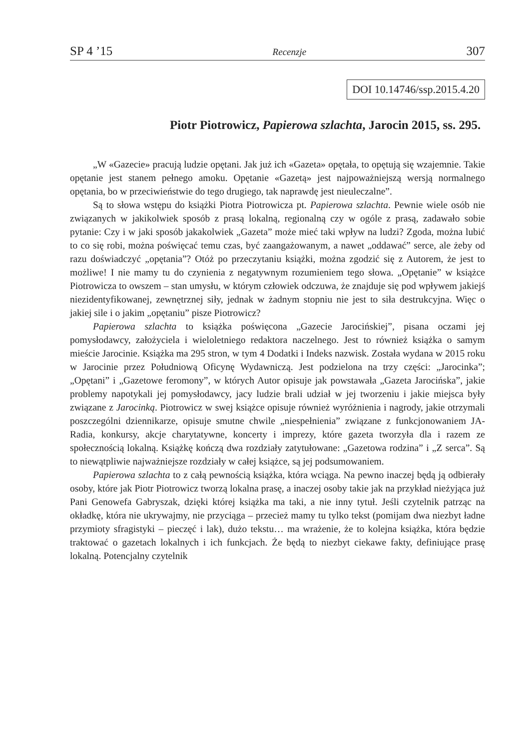SP 4 ’15 Recenzje 307
DOI 10.14746/ssp.2015.4.20
Piotr Piotrowicz, Papierowa szlachta, Jarocin 2015, ss. 295.
„W «Gazecie» pracują ludzie opętani. Jak już ich «Gazeta» opętała, to opętują się wzajemnie. Takie opętanie jest stanem pełnego amoku. Opętanie «Gazetą» jest najpoważniejszą wersją normalnego opętania, bo w przeciwieństwie do tego drugiego, tak naprawdę jest nieuleczalne”.
Są to słowa wstępu do książki Piotra Piotrowicza pt. Papierowa szlachta. Pewnie wiele osób nie związanych w jakikolwiek sposób z prasą lokalną, regionalną czy w ogóle z prasą, zadawało sobie pytanie: Czy i w jaki sposób jakakolwiek „Gazeta” może mieć taki wpływ na ludzi? Zgoda, można lubić to co się robi, można poświęcać temu czas, być zaangażowanym, a nawet „oddawać” serce, ale żeby od razu doświadczyć „opętania”? Otóż po przeczytaniu książki, można zgodzić się z Autorem, że jest to możliwe! I nie mamy tu do czynienia z negatywnym rozumieniem tego słowa. „Opętanie” w książce Piotrowicza to owszem – stan umysłu, w którym człowiek odczuwa, że znajduje się pod wpływem jakiejś niezidentyfikowanej, zewnętrznej siły, jednak w żadnym stopniu nie jest to siła destrukcyjna. Więc o jakiej sile i o jakim „opętaniu” pisze Piotrowicz?
Papierowa szlachta to książka poświęcona „Gazecie Jarocińskiej”, pisana oczami jej pomysłodawcy, założyciela i wieloletniego redaktora naczelnego. Jest to również książka o samym mieście Jarocinie. Książka ma 295 stron, w tym 4 Dodatki i Indeks nazwisk. Została wydana w 2015 roku w Jarocinie przez Południową Oficynę Wydawniczą. Jest podzielona na trzy części: „Jarocinka”; „Opętani” i „Gazetowe feromony”, w których Autor opisuje jak powstawała „Gazeta Jarocińska”, jakie problemy napotykali jej pomysłodawcy, jacy ludzie brali udział w jej tworzeniu i jakie miejsca były związane z Jarocinką. Piotrowicz w swej książce opisuje również wyróżnienia i nagrody, jakie otrzymali poszczególni dziennikarze, opisuje smutne chwile „niespełnienia” związane z funkcjonowaniem JA-Radia, konkursy, akcje charytatywne, koncerty i imprezy, które gazeta tworzyła dla i razem ze społecznością lokalną. Książkę kończą dwa rozdziały zatytułowane: „Gazetowa rodzina” i „Z serca”. Są to niewątpliwie najważniejsze rozdziały w całej książce, są jej podsumowaniem.
Papierowa szlachta to z całą pewnością książka, która wciąga. Na pewno inaczej będą ją odbierały osoby, które jak Piotr Piotrowicz tworzą lokalna prasę, a inaczej osoby takie jak na przykład nieżyjąca już Pani Genowefa Gabryszak, dzięki której książka ma taki, a nie inny tytuł. Jeśli czytelnik patrząc na okładkę, która nie ukrywajmy, nie przyciąga – przecież mamy tu tylko tekst (pomijam dwa niezbyt ładne przymioty sfragistyki – pieczęć i lak), dużo tekstu… ma wrażenie, że to kolejna książka, która będzie traktować o gazetach lokalnych i ich funkcjach. Że będą to niezbyt ciekawe fakty, definiujące prasę lokalną. Potencjalny czytelnik